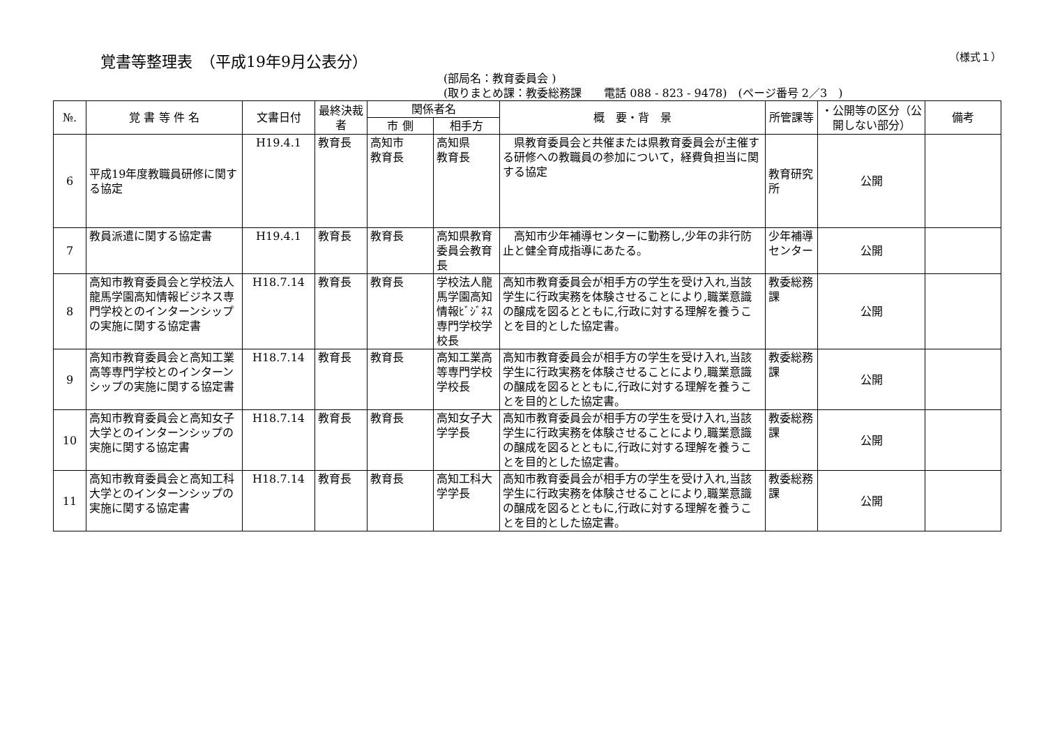覚書等整理表　（平成19年9月公表分） （様式１）
(部局名：教育委員会 )
(取りまとめ課：教委総務課　　電話 088 - 823 - 9478)　(ページ番号 2／3　)
| №. | 覚 書 等 件 名 | 文書日付 | 最終決裁者 | 関係者名 | | 概 要・背 景 | 所管課等 | ・公開等の区分（公開しない部分） | 備考 |
| --- | --- | --- | --- | --- | --- | --- | --- | --- | --- |
| | | | | 市 側 | 相手方 | | | | |
| 6 | 平成19年度教職員研修に関する協定 | H19.4.1 | 教育長 | 高知市 教育長 | 高知県 教育長 | 県教育委員会と共催または県教育委員会が主催する研修への教職員の参加について，経費負担当に関する協定 | 教育研究所 | 公開 | |
| 7 | 教員派遣に関する協定書 | H19.4.1 | 教育長 | 教育長 | 高知県教育委員会教育長 | 高知市少年補導センターに勤務し,少年の非行防止と健全育成指導にあたる。 | 少年補導センター | 公開 | |
| 8 | 高知市教育委員会と学校法人龍馬学園高知情報ビジネス専門学校とのインターンシップの実施に関する協定書 | H18.7.14 | 教育長 | 教育長 | 学校法人龍馬学園高知情報ﾋﾞｼﾞﾈｽ専門学校学校長 | 高知市教育委員会が相手方の学生を受け入れ,当該学生に行政実務を体験させることにより,職業意識の醸成を図るとともに,行政に対する理解を養うことを目的とした協定書。 | 教委総務課 | 公開 | |
| 9 | 高知市教育委員会と高知工業高等専門学校とのインターンシップの実施に関する協定書 | H18.7.14 | 教育長 | 教育長 | 高知工業高等専門学校学校長 | 高知市教育委員会が相手方の学生を受け入れ,当該学生に行政実務を体験させることにより,職業意識の醸成を図るとともに,行政に対する理解を養うことを目的とした協定書。 | 教委総務課 | 公開 | |
| 10 | 高知市教育委員会と高知女子大学とのインターンシップの実施に関する協定書 | H18.7.14 | 教育長 | 教育長 | 高知女子大学学長 | 高知市教育委員会が相手方の学生を受け入れ,当該学生に行政実務を体験させることにより,職業意識の醸成を図るとともに,行政に対する理解を養うことを目的とした協定書。 | 教委総務課 | 公開 | |
| 11 | 高知市教育委員会と高知工科大学とのインターンシップの実施に関する協定書 | H18.7.14 | 教育長 | 教育長 | 高知工科大学学長 | 高知市教育委員会が相手方の学生を受け入れ,当該学生に行政実務を体験させることにより,職業意識の醸成を図るとともに,行政に対する理解を養うことを目的とした協定書。 | 教委総務課 | 公開 | |